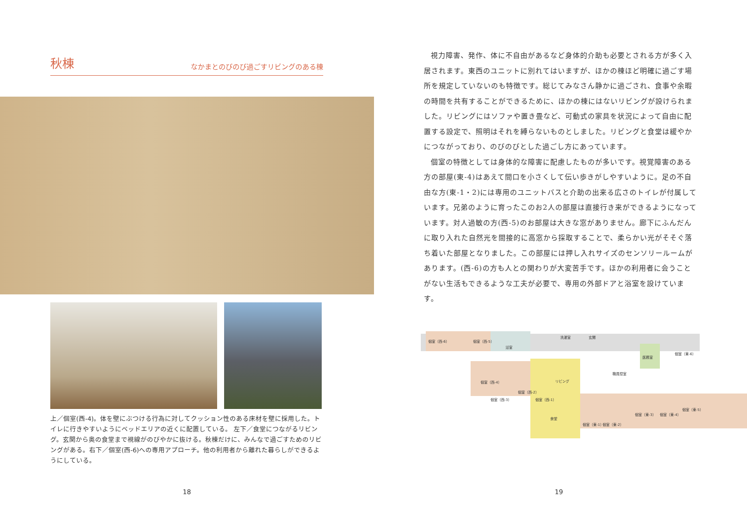秋棟
なかまとのびのび過ごすリビングのある棟
上／個室(西-4)。体を壁にぶつける行為に対してクッション性のある床材を壁に採用した。トイレに行きやすいようにベッドエリアの近くに配置している。 左下／食堂につながるリビング。玄関から奥の食堂まで視線がのびやかに抜ける。秋棟だけに、みんなで過ごすためのリビングがある。右下／個室(西-6)への専用アプローチ。他の利用者から離れた暮らしができるようにしている。
18
視力障害、発作、体に不自由があるなど身体的介助も必要とされる方が多く入居されます。東西のユニットに別れてはいますが、ほかの棟ほど明確に過ごす場所を規定していないのも特徴です。総じてみなさん静かに過ごされ、食事や余暇の時間を共有することができるために、ほかの棟にはないリビングが設けられました。リビングにはソファや置き畳など、可動式の家具を状況によって自由に配置する設定で、照明はそれを縛らないものとしました。リビングと食堂は緩やかにつながっており、のびのびとした過ごし方にあっています。
個室の特徴としては身体的な障害に配慮したものが多いです。視覚障害のある方の部屋(東-4)はあえて間口を小さくして伝い歩きがしやすいように。足の不自由な方(東-1・2)には専用のユニットバスと介助の出来る広さのトイレが付属しています。兄弟のように育ったこのお2人の部屋は直接行き来ができるようになっています。対人過敏の方(西-5)のお部屋は大きな窓がありません。廊下にふんだんに取り入れた自然光を間接的に高窓から採取することで、柔らかい光がそそぐ落ち着いた部屋となりました。この部屋には押し入れサイズのセンソリールームがあります。(西-6)の方も人との関わりが大変苦手です。ほかの利用者に会うことがない生活もできるような工夫が必要で、専用の外部ドアと浴室を設けています。
個室（西-6）
個室（西-5）
浴室
洗濯室
玄関
医務室
職員控室
個室（東-6）
リビング
食堂
個室（西-4）
個室（西-3）
個室（西-2）
個室（西-1）
個室（東-1）
個室（東-2）
個室（東-3）
個室（東-4）
個室（東-5）
19